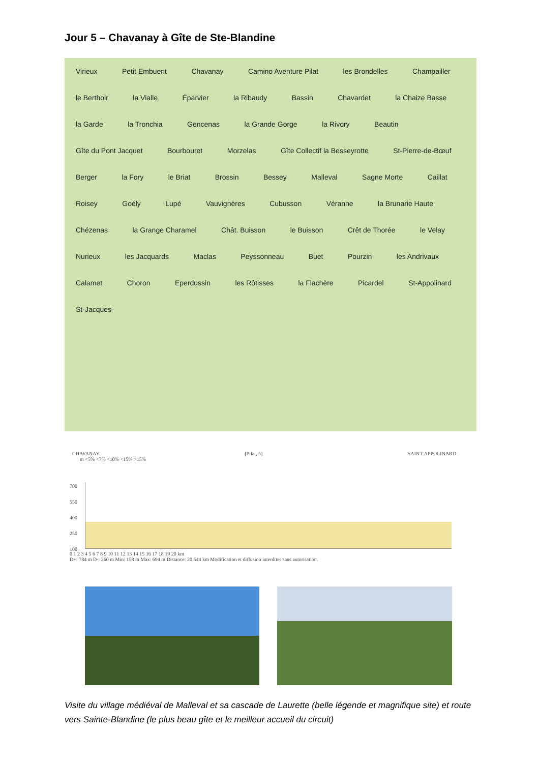Jour 5 – Chavanay à Gîte de Ste-Blandine
Virieux Petit Embuent Chavanay Camino Aventure Pilat les Brondelles Champailler le Berthoir la Vialle Éparvier la Ribaudy Bassin Chavardet la Chaize Basse la Garde la Tronchia Gencenas la Grande Gorge la Rivory Beautin Gîte du Pont Jacquet Bourbouret Morzelas Gîte Collectif la Besseyrotte St-Pierre-de-Bœuf Berger la Fory le Briat Brossin Bessey Malleval Sagne Morte Caillat Roisey Goély Lupé Vauvignères Cubusson Véranne la Brunarie Haute Chézenas la Grange Charamel Chât. Buisson le Buisson Crêt de Thorée le Velay Nurieux les Jacquards Maclas Peyssonneau Buet Pourzin les Andrivaux Calamet Choron Eperdussin les Rôtisses la Flachère Picardel St-Appolinard St-Jacques-
CHAVANAY [Pilat, 5] SAINT-APPOLINARD
m <5% <7% <10% <15% >15%
700
550
400
250
100
0 1 2 3 4 5 6 7 8 9 10 11 12 13 14 15 16 17 18 19 20 km
D+: 784 m D-: 260 m Min: 158 m Max: 694 m Distance: 20.544 km Modification et diffusion interdites sans autorisation.
Visite du village médiéval de Malleval et sa cascade de Laurette (belle légende et magnifique site) et route vers Sainte-Blandine (le plus beau gîte et le meilleur accueil du circuit)